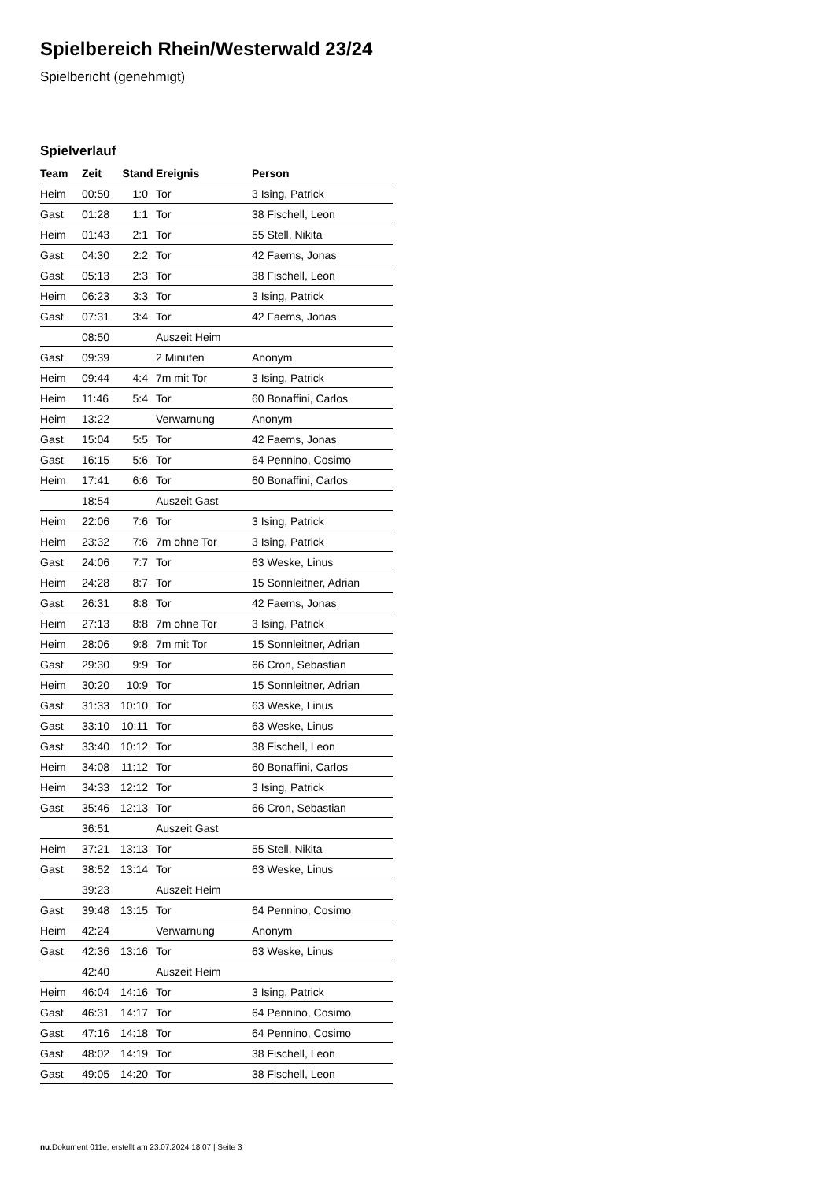Spielbereich Rhein/Westerwald 23/24
Spielbericht (genehmigt)
Spielverlauf
| Team | Zeit | Stand | Ereignis | Person |
| --- | --- | --- | --- | --- |
| Heim | 00:50 | 1:0 | Tor | 3 Ising, Patrick |
| Gast | 01:28 | 1:1 | Tor | 38 Fischell, Leon |
| Heim | 01:43 | 2:1 | Tor | 55 Stell, Nikita |
| Gast | 04:30 | 2:2 | Tor | 42 Faems, Jonas |
| Gast | 05:13 | 2:3 | Tor | 38 Fischell, Leon |
| Heim | 06:23 | 3:3 | Tor | 3 Ising, Patrick |
| Gast | 07:31 | 3:4 | Tor | 42 Faems, Jonas |
| | 08:50 | | Auszeit Heim | |
| Gast | 09:39 | | 2 Minuten | Anonym |
| Heim | 09:44 | 4:4 | 7m mit Tor | 3 Ising, Patrick |
| Heim | 11:46 | 5:4 | Tor | 60 Bonaffini, Carlos |
| Heim | 13:22 | | Verwarnung | Anonym |
| Gast | 15:04 | 5:5 | Tor | 42 Faems, Jonas |
| Gast | 16:15 | 5:6 | Tor | 64 Pennino, Cosimo |
| Heim | 17:41 | 6:6 | Tor | 60 Bonaffini, Carlos |
| | 18:54 | | Auszeit Gast | |
| Heim | 22:06 | 7:6 | Tor | 3 Ising, Patrick |
| Heim | 23:32 | 7:6 | 7m ohne Tor | 3 Ising, Patrick |
| Gast | 24:06 | 7:7 | Tor | 63 Weske, Linus |
| Heim | 24:28 | 8:7 | Tor | 15 Sonnleitner, Adrian |
| Gast | 26:31 | 8:8 | Tor | 42 Faems, Jonas |
| Heim | 27:13 | 8:8 | 7m ohne Tor | 3 Ising, Patrick |
| Heim | 28:06 | 9:8 | 7m mit Tor | 15 Sonnleitner, Adrian |
| Gast | 29:30 | 9:9 | Tor | 66 Cron, Sebastian |
| Heim | 30:20 | 10:9 | Tor | 15 Sonnleitner, Adrian |
| Gast | 31:33 | 10:10 | Tor | 63 Weske, Linus |
| Gast | 33:10 | 10:11 | Tor | 63 Weske, Linus |
| Gast | 33:40 | 10:12 | Tor | 38 Fischell, Leon |
| Heim | 34:08 | 11:12 | Tor | 60 Bonaffini, Carlos |
| Heim | 34:33 | 12:12 | Tor | 3 Ising, Patrick |
| Gast | 35:46 | 12:13 | Tor | 66 Cron, Sebastian |
| | 36:51 | | Auszeit Gast | |
| Heim | 37:21 | 13:13 | Tor | 55 Stell, Nikita |
| Gast | 38:52 | 13:14 | Tor | 63 Weske, Linus |
| | 39:23 | | Auszeit Heim | |
| Gast | 39:48 | 13:15 | Tor | 64 Pennino, Cosimo |
| Heim | 42:24 | | Verwarnung | Anonym |
| Gast | 42:36 | 13:16 | Tor | 63 Weske, Linus |
| | 42:40 | | Auszeit Heim | |
| Heim | 46:04 | 14:16 | Tor | 3 Ising, Patrick |
| Gast | 46:31 | 14:17 | Tor | 64 Pennino, Cosimo |
| Gast | 47:16 | 14:18 | Tor | 64 Pennino, Cosimo |
| Gast | 48:02 | 14:19 | Tor | 38 Fischell, Leon |
| Gast | 49:05 | 14:20 | Tor | 38 Fischell, Leon |
nu.Dokument 011e, erstellt am 23.07.2024 18:07 | Seite 3